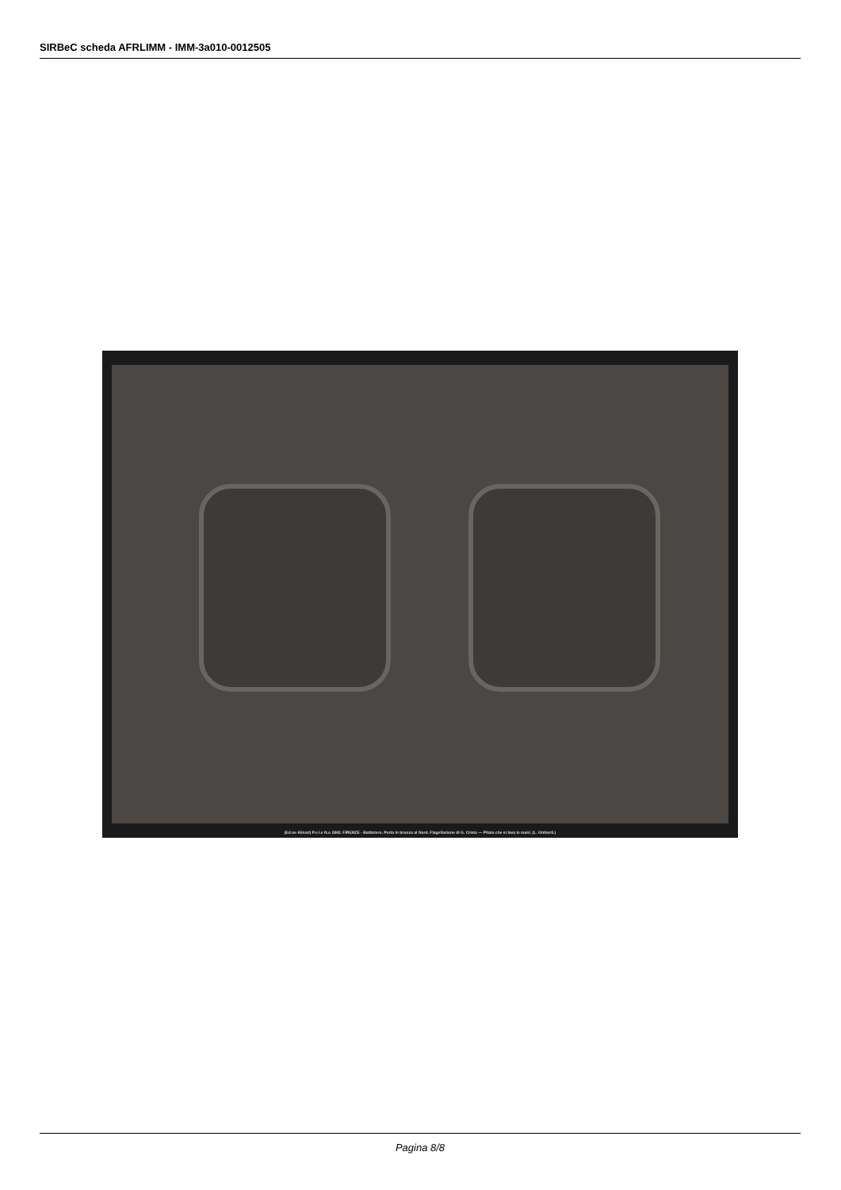SIRBeC scheda AFRLIMM - IMM-3a010-0012505
(Ed.ne Alinari) P.e I.e N.o 1842. FIRENZE - Battistero. Porta in bronzo al Nord. Flagellazione di G. Cristo — Pilato che si lava le mani. (L. Ghiberti.)
Pagina 8/8